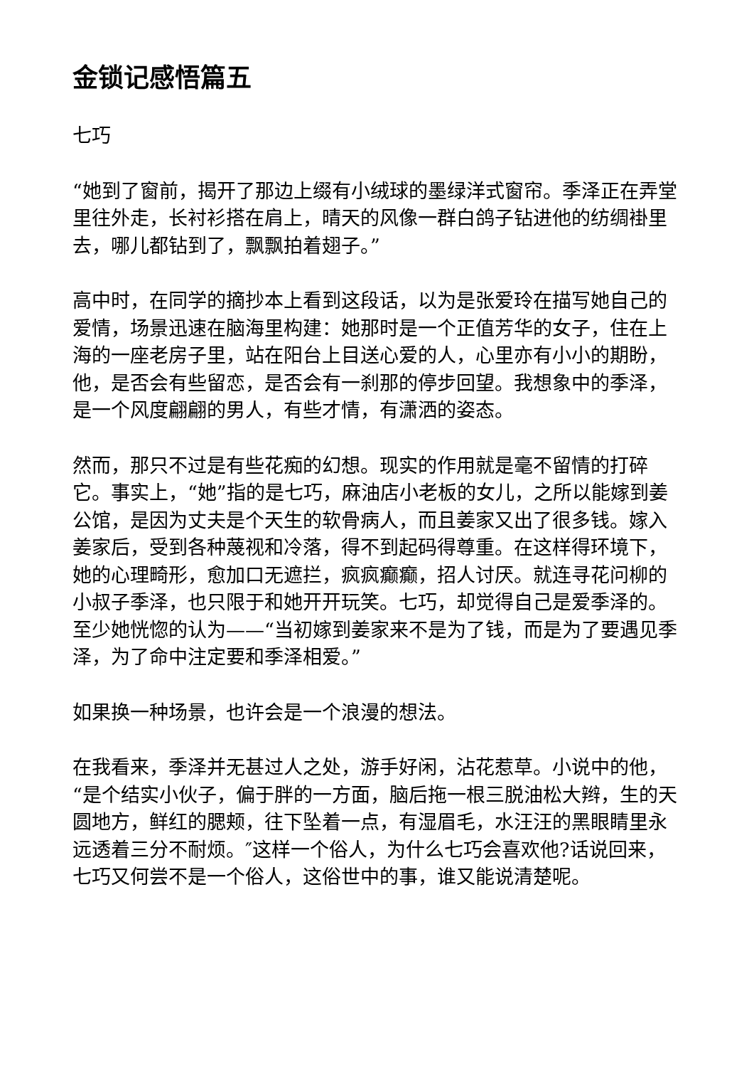金锁记感悟篇五
七巧
“她到了窗前，揭开了那边上缀有小绒球的墨绿洋式窗帘。季泽正在弄堂里往外走，长衬衫搭在肩上，晴天的风像一群白鸽子钻进他的纺绸褂里去，哪儿都钻到了，飘飘拍着翅子。”
高中时，在同学的摘抄本上看到这段话，以为是张爱玲在描写她自己的爱情，场景迅速在脑海里构建：她那时是一个正值芳华的女子，住在上海的一座老房子里，站在阳台上目送心爱的人，心里亦有小小的期盼，他，是否会有些留恋，是否会有一刹那的停步回望。我想象中的季泽，是一个风度翩翩的男人，有些才情，有潇洒的姿态。
然而，那只不过是有些花痴的幻想。现实的作用就是毫不留情的打碎它。事实上，“她”指的是七巧，麻油店小老板的女儿，之所以能嫁到姜公馆，是因为丈夫是个天生的软骨病人，而且姜家又出了很多钱。嫁入姜家后，受到各种蔑视和冷落，得不到起码得尊重。在这样得环境下，她的心理畸形，愈加口无遮拦，疯疯癫癫，招人讨厌。就连寻花问柳的小叔子季泽，也只限于和她开开玩笑。七巧，却觉得自己是爱季泽的。至少她恍惚的认为——“当初嫁到姜家来不是为了钱，而是为了要遇见季泽，为了命中注定要和季泽相爱。”
如果换一种场景，也许会是一个浪漫的想法。
在我看来，季泽并无甚过人之处，游手好闲，沾花惹草。小说中的他，“是个结实小伙子，偏于胖的一方面，脑后拖一根三脱油松大辫，生的天圆地方，鲜红的腮颊，往下坠着一点，有湿眉毛，水汪汪的黑眼睛里永远透着三分不耐烦。″这样一个俗人，为什么七巧会喜欢他?话说回来，七巧又何尝不是一个俗人，这俗世中的事，谁又能说清楚呢。